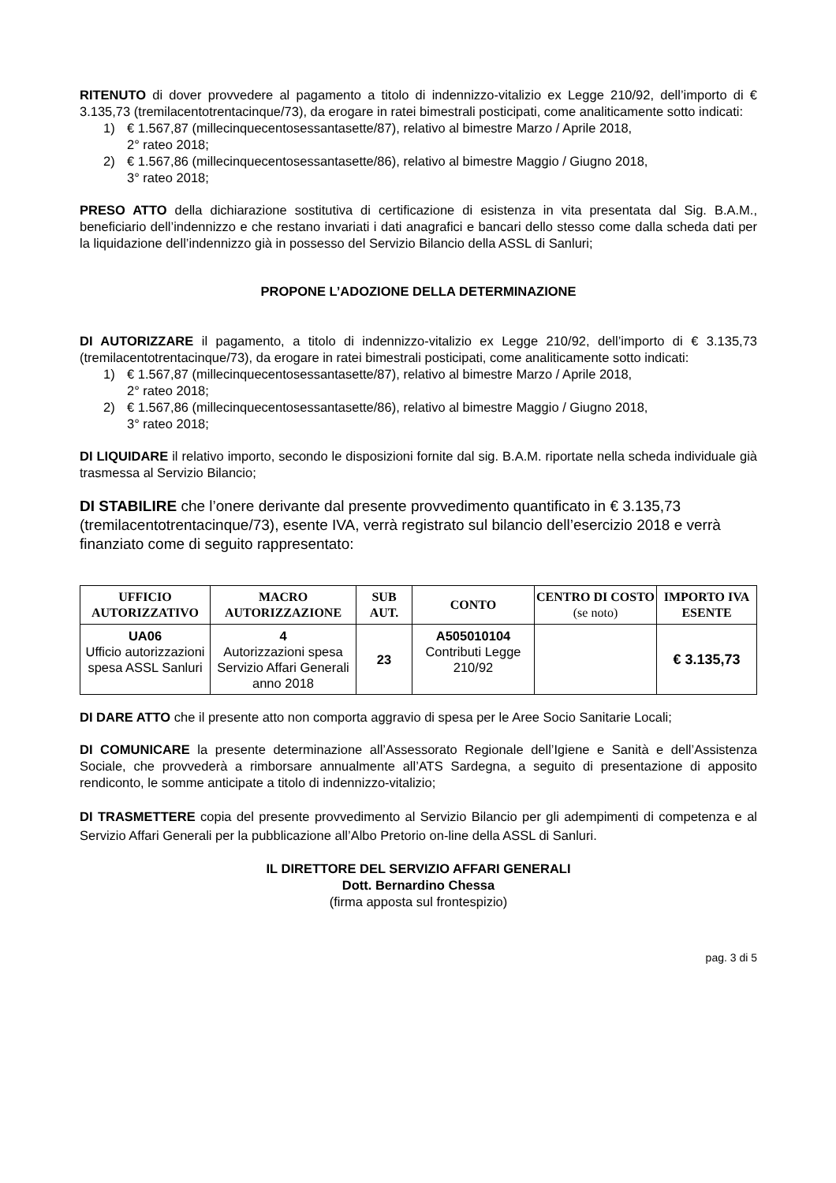RITENUTO di dover provvedere al pagamento a titolo di indennizzo-vitalizio ex Legge 210/92, dell’importo di € 3.135,73 (tremilacentotrentacinque/73), da erogare in ratei bimestrali posticipati, come analiticamente sotto indicati:
1) € 1.567,87 (millecinquecentosessantasette/87), relativo al bimestre Marzo / Aprile 2018,
2° rateo 2018;
2) € 1.567,86 (millecinquecentosessantasette/86), relativo al bimestre Maggio / Giugno 2018,
3° rateo 2018;
PRESO ATTO della dichiarazione sostitutiva di certificazione di esistenza in vita presentata dal Sig. B.A.M., beneficiario dell’indennizzo e che restano invariati i dati anagrafici e bancari dello stesso come dalla scheda dati per la liquidazione dell’indennizzo già in possesso del Servizio Bilancio della ASSL di Sanluri;
PROPONE L’ADOZIONE DELLA DETERMINAZIONE
DI AUTORIZZARE il pagamento, a titolo di indennizzo-vitalizio ex Legge 210/92, dell’importo di € 3.135,73 (tremilacentotrentacinque/73), da erogare in ratei bimestrali posticipati, come analiticamente sotto indicati:
1) € 1.567,87 (millecinquecentosessantasette/87), relativo al bimestre Marzo / Aprile 2018,
2° rateo 2018;
2) € 1.567,86 (millecinquecentosessantasette/86), relativo al bimestre Maggio / Giugno 2018,
3° rateo 2018;
DI LIQUIDARE il relativo importo, secondo le disposizioni fornite dal sig. B.A.M. riportate nella scheda individuale già trasmessa al Servizio Bilancio;
DI STABILIRE che l’onere derivante dal presente provvedimento quantificato in € 3.135,73 (tremilacentotrentacinque/73), esente IVA, verrà registrato sul bilancio dell’esercizio 2018 e verrà finanziato come di seguito rappresentato:
| UFFICIO AUTORIZZATIVO | MACRO AUTORIZZAZIONE | SUB AUT. | CONTO | CENTRO DI COSTO (se noto) | IMPORTO IVA ESENTE |
| --- | --- | --- | --- | --- | --- |
| UA06 Ufficio autorizzazioni spesa ASSL Sanluri | 4 Autorizzazioni spesa Servizio Affari Generali anno 2018 | 23 | A505010104 Contributi Legge 210/92 | | € 3.135,73 |
DI DARE ATTO che il presente atto non comporta aggravio di spesa per le Aree Socio Sanitarie Locali;
DI COMUNICARE la presente determinazione all’Assessorato Regionale dell’Igiene e Sanità e dell’Assistenza Sociale, che provvederà a rimborsare annualmente all’ATS Sardegna, a seguito di presentazione di apposito rendiconto, le somme anticipate a titolo di indennizzo-vitalizio;
DI TRASMETTERE copia del presente provvedimento al Servizio Bilancio per gli adempimenti di competenza e al Servizio Affari Generali per la pubblicazione all’Albo Pretorio on-line della ASSL di Sanluri.
IL DIRETTORE DEL SERVIZIO AFFARI GENERALI
Dott. Bernardino Chessa
(firma apposta sul frontespizio)
pag. 3 di 5